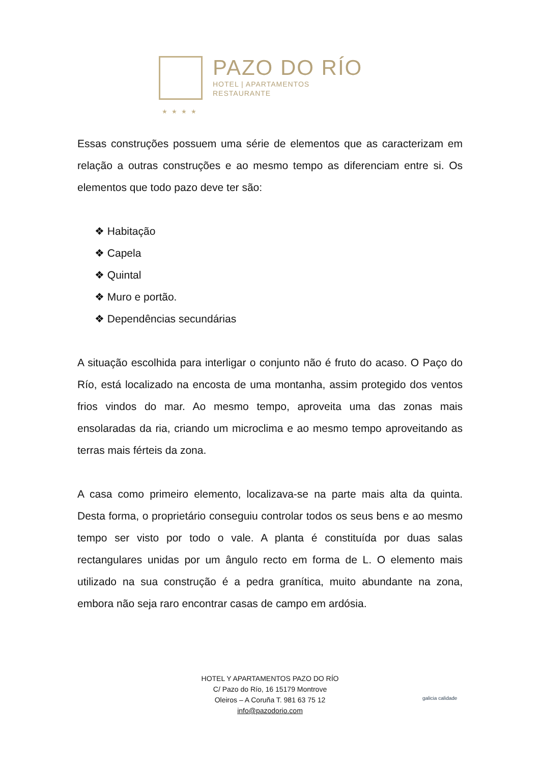PAZO DO RÍO
HOTEL | APARTAMENTOS
RESTAURANTE
★★★★
Essas construções possuem uma série de elementos que as caracterizam em relação a outras construções e ao mesmo tempo as diferenciam entre si. Os elementos que todo pazo deve ter são:
❖ Habitação
❖ Capela
❖ Quintal
❖ Muro e portão.
❖ Dependências secundárias
A situação escolhida para interligar o conjunto não é fruto do acaso. O Paço do Río, está localizado na encosta de uma montanha, assim protegido dos ventos frios vindos do mar. Ao mesmo tempo, aproveita uma das zonas mais ensolaradas da ria, criando um microclima e ao mesmo tempo aproveitando as terras mais férteis da zona.
A casa como primeiro elemento, localizava-se na parte mais alta da quinta. Desta forma, o proprietário conseguiu controlar todos os seus bens e ao mesmo tempo ser visto por todo o vale. A planta é constituída por duas salas rectangulares unidas por um ângulo recto em forma de L. O elemento mais utilizado na sua construção é a pedra granítica, muito abundante na zona, embora não seja raro encontrar casas de campo em ardósia.
HOTEL Y APARTAMENTOS PAZO DO RÍO
C/ Pazo do Río, 16 15179 Montrove
Oleiros – A Coruña T. 981 63 75 12
info@pazodorio.com
galicia calidade